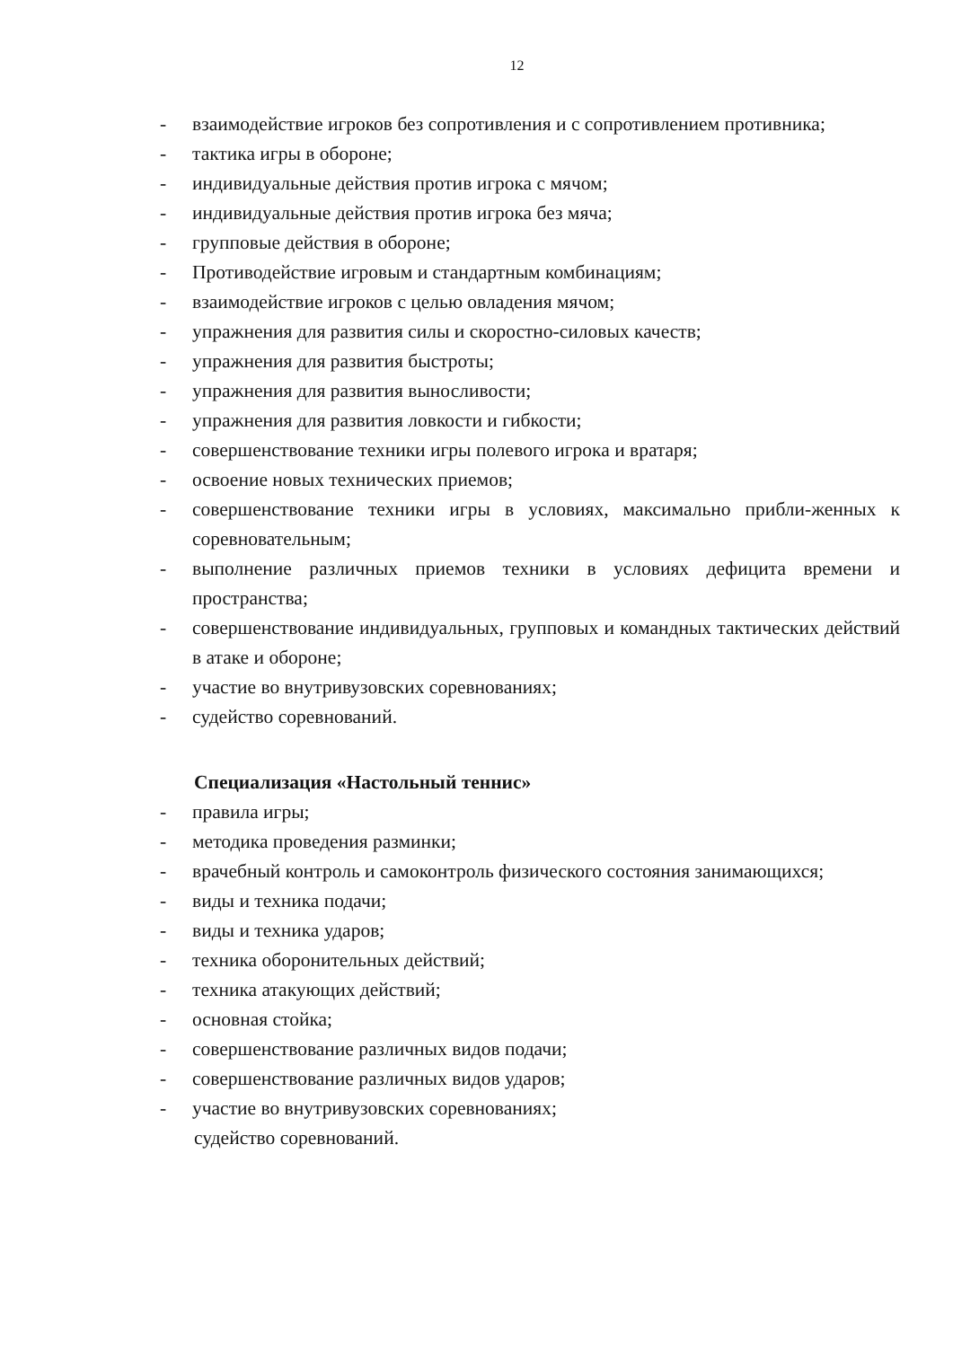12
- взаимодействие игроков без сопротивления и с сопротивлением противника;
- тактика игры в обороне;
- индивидуальные действия против игрока с мячом;
- индивидуальные действия против игрока без мяча;
- групповые действия в обороне;
- Противодействие игровым и стандартным комбинациям;
- взаимодействие игроков с целью овладения мячом;
- упражнения для развития силы и скоростно-силовых качеств;
- упражнения для развития быстроты;
- упражнения для развития выносливости;
- упражнения для развития ловкости и гибкости;
- совершенствование техники игры полевого игрока и вратаря;
- освоение новых технических приемов;
- совершенствование техники игры в условиях, максимально прибли-женных к соревновательным;
- выполнение различных приемов техники в условиях дефицита времени и пространства;
- совершенствование индивидуальных, групповых и командных тактических действий в атаке и обороне;
- участие во внутривузовских соревнованиях;
- судейство соревнований.
Специализация «Настольный теннис»
- правила игры;
- методика проведения разминки;
- врачебный контроль и самоконтроль физического состояния занимающихся;
- виды и техника подачи;
- виды и техника ударов;
- техника оборонительных действий;
- техника атакующих действий;
- основная стойка;
- совершенствование различных видов подачи;
- совершенствование различных видов ударов;
- участие во внутривузовских соревнованиях;
судейство соревнований.